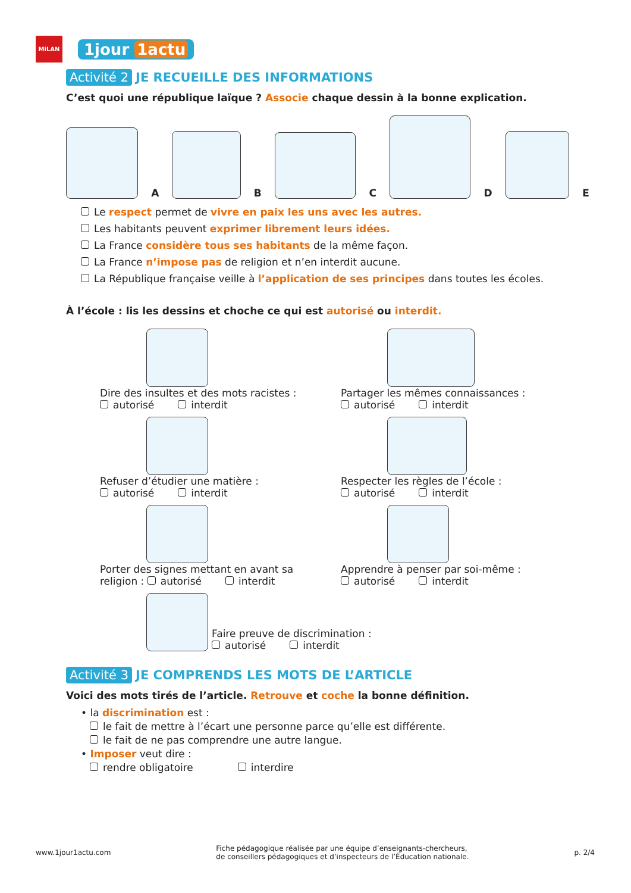MiLAN
1jour 1actu
Activité 2 JE RECUEILLE DES INFORMATIONS
C’est quoi une république laïque ? Associe chaque dessin à la bonne explication.
A
B
C
D
E
Le respect permet de vivre en paix les uns avec les autres.
Les habitants peuvent exprimer librement leurs idées.
La France considère tous ses habitants de la même façon.
La France n’impose pas de religion et n’en interdit aucune.
La République française veille à l’application de ses principes dans toutes les écoles.
À l’école : lis les dessins et choche ce qui est autorisé ou interdit.
Dire des insultes et des mots racistes :
autorisé interdit
Partager les mêmes connaissances :
autorisé interdit
Refuser d’étudier une matière :
autorisé interdit
Respecter les règles de l’école :
autorisé interdit
Porter des signes mettant en avant sa
religion : autorisé interdit
Apprendre à penser par soi-même :
autorisé interdit
Faire preuve de discrimination :
autorisé interdit
Activité 3 JE COMPRENDS LES MOTS DE L’ARTICLE
Voici des mots tirés de l’article. Retrouve et coche la bonne définition.
• la discrimination est :
le fait de mettre à l’écart une personne parce qu’elle est différente.
le fait de ne pas comprendre une autre langue.
• Imposer veut dire :
rendre obligatoire interdire
www.1jour1actu.com Fiche pédagogique réalisée par une équipe d’enseignants-chercheurs,
de conseillers pédagogiques et d’inspecteurs de l’Éducation nationale. p. 2/4